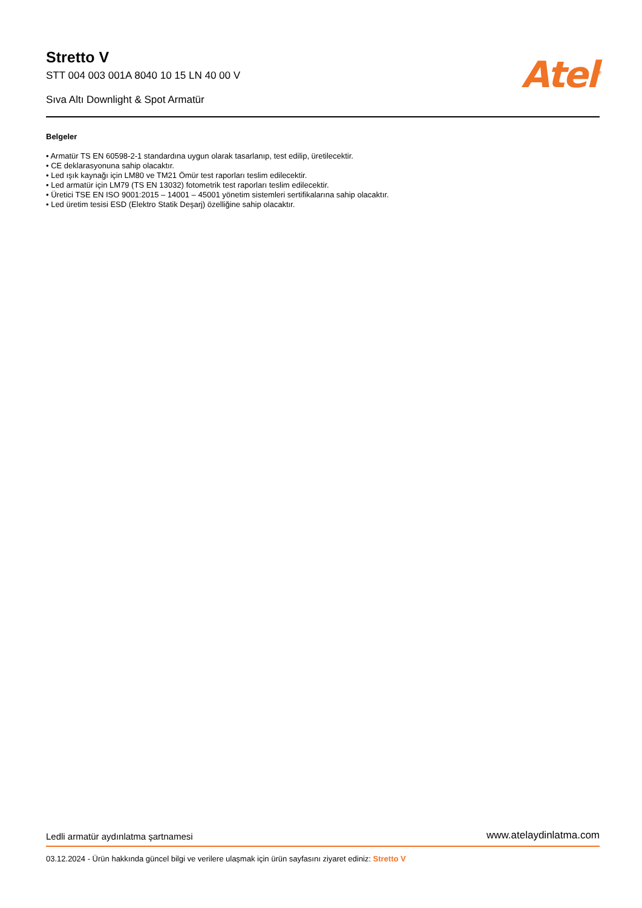Stretto V
STT 004 003 001A 8040 10 15 LN 40 00 V
Sıva Altı Downlight & Spot Armatür
Atel<sup>®</sup>
Belgeler
• Armatür TS EN 60598-2-1 standardına uygun olarak tasarlanıp, test edilip, üretilecektir.
• CE deklarasyonuna sahip olacaktır.
• Led ışık kaynağı için LM80 ve TM21 Ömür test raporları teslim edilecektir.
• Led armatür için LM79 (TS EN 13032) fotometrik test raporları teslim edilecektir.
• Üretici TSE EN ISO 9001:2015 – 14001 – 45001 yönetim sistemleri sertifikalarına sahip olacaktır.
• Led üretim tesisi ESD (Elektro Statik Deşarj) özelliğine sahip olacaktır.
Ledli armatür aydınlatma şartnamesi www.atelaydinlatma.com
03.12.2024 - Ürün hakkında güncel bilgi ve verilere ulaşmak için ürün sayfasını ziyaret ediniz: Stretto V